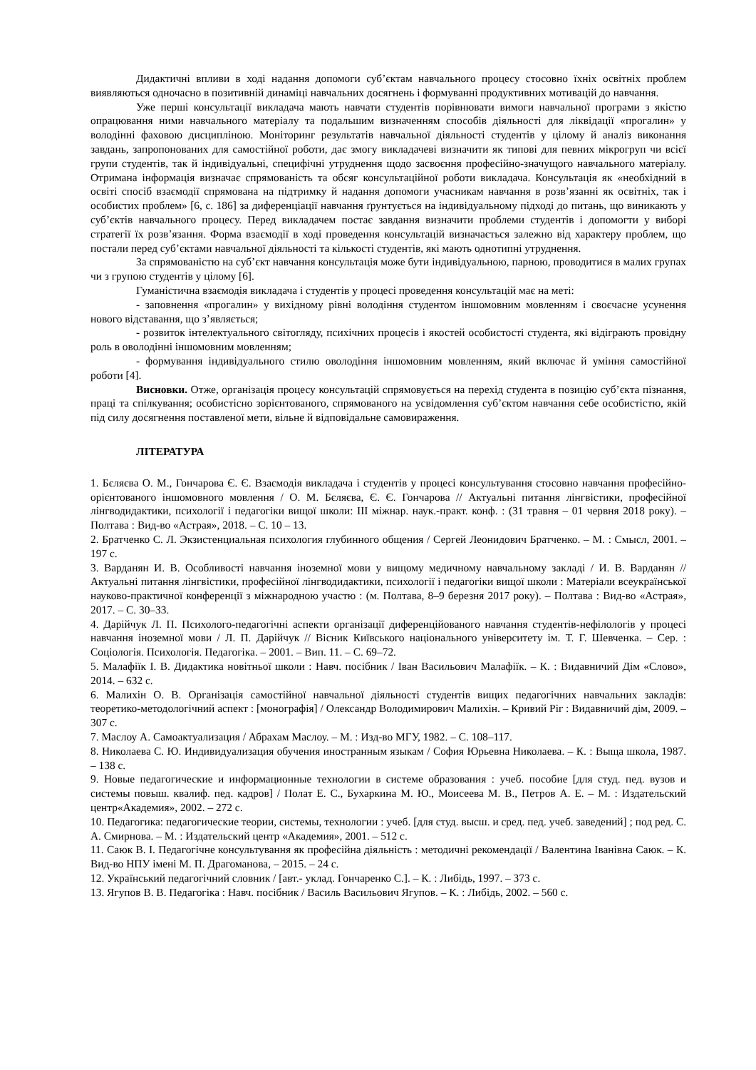Дидактичні впливи в ході надання допомоги суб’єктам навчального процесу стосовно їхніх освітніх проблем виявляються одночасно в позитивній динаміці навчальних досягнень і формуванні продуктивних мотивацій до навчання.
Уже перші консультації викладача мають навчати студентів порівнювати вимоги навчальної програми з якістю опрацювання ними навчального матеріалу та подальшим визначенням способів діяльності для ліквідації «прогалин» у володінні фаховою дисципліною. Моніторинг результатів навчальної діяльності студентів у цілому й аналіз виконання завдань, запропонованих для самостійної роботи, дає змогу викладачеві визначити як типові для певних мікрогруп чи всієї групи студентів, так й індивідуальні, специфічні утруднення щодо засвоєння професійно-значущого навчального матеріалу. Отримана інформація визначає спрямованість та обсяг консультаційної роботи викладача. Консультація як «необхідний в освіті спосіб взаємодії спрямована на підтримку й надання допомоги учасникам навчання в розв’язанні як освітніх, так і особистих проблем» [6, с. 186] за диференціації навчання ґрунтується на індивідуальному підході до питань, що виникають у суб’єктів навчального процесу. Перед викладачем постає завдання визначити проблеми студентів і допомогти у виборі стратегії їх розв’язання. Форма взаємодії в ході проведення консультацій визначається залежно від характеру проблем, що постали перед суб’єктами навчальної діяльності та кількості студентів, які мають однотипні утруднення.
За спрямованістю на суб’єкт навчання консультація може бути індивідуальною, парною, проводитися в малих групах чи з групою студентів у цілому [6].
Гуманістична взаємодія викладача і студентів у процесі проведення консультацій має на меті:
- заповнення «прогалин» у вихідному рівні володіння студентом іншомовним мовленням і своєчасне усунення нового відставання, що з’являється;
- розвиток інтелектуального світогляду, психічних процесів і якостей особистості студента, які відіграють провідну роль в оволодінні іншомовним мовленням;
- формування індивідуального стилю оволодіння іншомовним мовленням, який включає й уміння самостійної роботи [4].
Висновки. Отже, організація процесу консультацій спрямовується на перехід студента в позицію суб’єкта пізнання, праці та спілкування; особистісно зорієнтованого, спрямованого на усвідомлення суб’єктом навчання себе особистістю, якій під силу досягнення поставленої мети, вільне й відповідальне самовираження.
ЛІТЕРАТУРА
1. Бєляєва О. М., Гончарова Є. Є. Взаємодія викладача і студентів у процесі консультування стосовно навчання професійно-орієнтованого іншомовного мовлення / О. М. Бєляєва, Є. Є. Гончарова // Актуальні питання лінгвістики, професійної лінгводидактики, психології і педагогіки вищої школи: ІІІ міжнар. наук.-практ. конф. : (31 травня – 01 червня 2018 року). – Полтава : Вид-во «Астрая», 2018. – С. 10 – 13.
2. Братченко С. Л. Экзистенциальная психология глубинного общения / Сергей Леонидович Братченко. – М. : Смысл, 2001. – 197 с.
3. Варданян И. В. Особливості навчання іноземної мови у вищому медичному навчальному закладі / И. В. Варданян // Актуальні питання лінгвістики, професійної лінгводидактики, психології і педагогіки вищої школи : Матеріали всеукраїнської науково-практичної конференції з міжнародною участю : (м. Полтава, 8–9 березня 2017 року). – Полтава : Вид-во «Астрая», 2017. – С. 30–33.
4. Дарійчук Л. П. Психолого-педагогічні аспекти організації диференційованого навчання студентів-нефілологів у процесі навчання іноземної мови / Л. П. Дарійчук // Вісник Київського національного університету ім. Т. Г. Шевченка. – Сер. : Соціологія. Психологія. Педагогіка. – 2001. – Вип. 11. – С. 69–72.
5. Малафіїк І. В. Дидактика новітньої школи : Навч. посібник / Іван Васильович Малафіїк. – К. : Видавничий Дім «Слово», 2014. – 632 с.
6. Малихін О. В. Організація самостійної навчальної діяльності студентів вищих педагогічних навчальних закладів: теоретико-методологічний аспект : [монографія] / Олександр Володимирович Малихін. – Кривий Ріг : Видавничий дім, 2009. – 307 с.
7. Маслоу А. Самоактуализация / Абрахам Маслоу. – М. : Изд-во МГУ, 1982. – С. 108–117.
8. Николаева С. Ю. Индивидуализация обучения иностранным языкам / София Юрьевна Николаева. – К. : Выща школа, 1987. – 138 с.
9. Новые педагогические и информационные технологии в системе образования : учеб. пособие [для студ. пед. вузов и системы повыш. квалиф. пед. кадров] / Полат Е. С., Бухаркина М. Ю., Моисеева М. В., Петров А. Е. – М. : Издательский центр«Академия», 2002. – 272 с.
10. Педагогика: педагогические теории, системы, технологии : учеб. [для студ. высш. и сред. пед. учеб. заведений] ; под ред. С. А. Смирнова. – М. : Издательский центр «Академия», 2001. – 512 с.
11. Саюк В. І. Педагогічне консультування як професійна діяльність : методичні рекомендації / Валентина Іванівна Саюк. – К. Вид-во НПУ імені М. П. Драгоманова, – 2015. – 24 с.
12. Український педагогічний словник / [авт.- уклад. Гончаренко С.]. – К. : Либідь, 1997. – 373 с.
13. Ягупов В. В. Педагогіка : Навч. посібник / Василь Васильович Ягупов. – К. : Либідь, 2002. – 560 с.